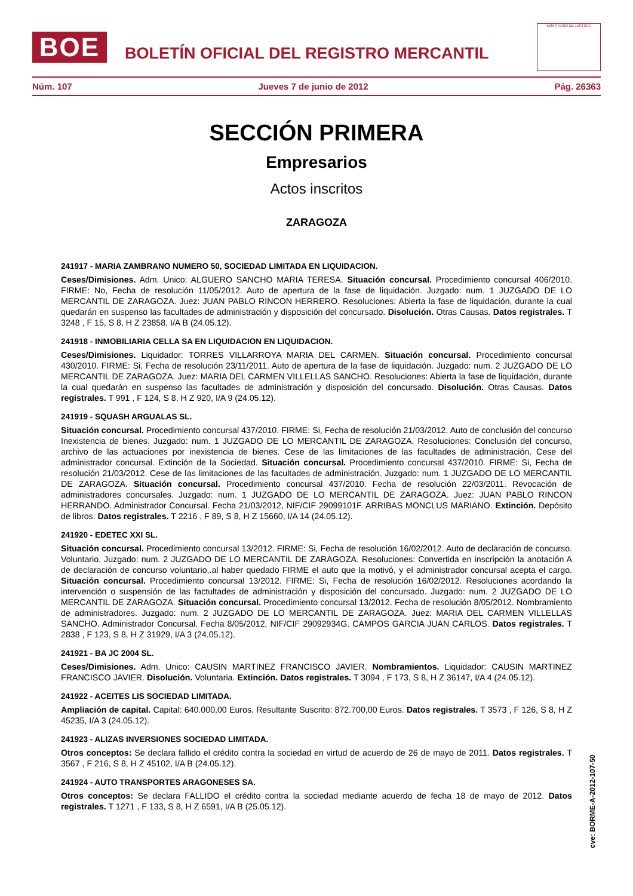BOE
BOLETÍN OFICIAL DEL REGISTRO MERCANTIL
MINISTERIO DE JUSTICIA
Núm. 107 Jueves 7 de junio de 2012 Pág. 26363
SECCIÓN PRIMERA
Empresarios
Actos inscritos
ZARAGOZA
241917 - MARIA ZAMBRANO NUMERO 50, SOCIEDAD LIMITADA EN LIQUIDACION.
Ceses/Dimisiones. Adm. Unico: ALGUERO SANCHO MARIA TERESA. Situación concursal. Procedimiento concursal 406/2010. FIRME: No, Fecha de resolución 11/05/2012. Auto de apertura de la fase de liquidación. Juzgado: num. 1 JUZGADO DE LO MERCANTIL DE ZARAGOZA. Juez: JUAN PABLO RINCON HERRERO. Resoluciones: Abierta la fase de liquidación, durante la cual quedarán en suspenso las facultades de administración y disposición del concursado. Disolución. Otras Causas. Datos registrales. T 3248 , F 15, S 8, H Z 23858, I/A B (24.05.12).
241918 - INMOBILIARIA CELLA SA EN LIQUIDACION EN LIQUIDACION.
Ceses/Dimisiones. Liquidador: TORRES VILLARROYA MARIA DEL CARMEN. Situación concursal. Procedimiento concursal 430/2010. FIRME: Si, Fecha de resolución 23/11/2011. Auto de apertura de la fase de liquidación. Juzgado: num. 2 JUZGADO DE LO MERCANTIL DE ZARAGOZA. Juez: MARIA DEL CARMEN VILLELLAS SANCHO. Resoluciones: Abierta la fase de liquidación, durante la cual quedarán en suspenso las facultades de administración y disposición del concursado. Disolución. Otras Causas. Datos registrales. T 991 , F 124, S 8, H Z 920, I/A 9 (24.05.12).
241919 - SQUASH ARGUALAS SL.
Situación concursal. Procedimiento concursal 437/2010. FIRME: Si, Fecha de resolución 21/03/2012. Auto de conclusión del concurso Inexistencia de bienes. Juzgado: num. 1 JUZGADO DE LO MERCANTIL DE ZARAGOZA. Resoluciones: Conclusión del concurso, archivo de las actuaciones por inexistencia de bienes. Cese de las limitaciones de las facultades de administración. Cese del administrador concursal. Extinción de la Sociedad. Situación concursal. Procedimiento concursal 437/2010. FIRME: Si, Fecha de resolución 21/03/2012. Cese de las limitaciones de las facultades de administración. Juzgado: num. 1 JUZGADO DE LO MERCANTIL DE ZARAGOZA. Situación concursal. Procedimiento concursal 437/2010. Fecha de resolución 22/03/2011. Revocación de administradores concursales. Juzgado: num. 1 JUZGADO DE LO MERCANTIL DE ZARAGOZA. Juez: JUAN PABLO RINCON HERRANDO. Administrador Concursal. Fecha 21/03/2012, NIF/CIF 29099101F. ARRIBAS MONCLUS MARIANO. Extinción. Depósito de libros. Datos registrales. T 2216 , F 89, S 8, H Z 15660, I/A 14 (24.05.12).
241920 - EDETEC XXI SL.
Situación concursal. Procedimiento concursal 13/2012. FIRME: Si, Fecha de resolución 16/02/2012. Auto de declaración de concurso. Voluntario. Juzgado: num. 2 JUZGADO DE LO MERCANTIL DE ZARAGOZA. Resoluciones: Convertida en inscripción la anotación A de declaración de concurso voluntario,.al haber quedado FIRME el auto que la motivó, y el administrador concursal acepta el cargo. Situación concursal. Procedimiento concursal 13/2012. FIRME: Si, Fecha de resolución 16/02/2012. Resoluciones acordando la intervención o suspensión de las factultades de administración y disposición del concursado. Juzgado: num. 2 JUZGADO DE LO MERCANTIL DE ZARAGOZA. Situación concursal. Procedimiento concursal 13/2012. Fecha de resolución 8/05/2012. Nombramiento de administradores. Juzgado: num. 2 JUZGADO DE LO MERCANTIL DE ZARAGOZA. Juez: MARIA DEL CARMEN VILLELLAS SANCHO. Administrador Concursal. Fecha 8/05/2012, NIF/CIF 29092934G. CAMPOS GARCIA JUAN CARLOS. Datos registrales. T 2838 , F 123, S 8, H Z 31929, I/A 3 (24.05.12).
241921 - BA JC 2004 SL.
Ceses/Dimisiones. Adm. Unico: CAUSIN MARTINEZ FRANCISCO JAVIER. Nombramientos. Liquidador: CAUSIN MARTINEZ FRANCISCO JAVIER. Disolución. Voluntaria. Extinción. Datos registrales. T 3094 , F 173, S 8, H Z 36147, I/A 4 (24.05.12).
241922 - ACEITES LIS SOCIEDAD LIMITADA.
Ampliación de capital. Capital: 640.000,00 Euros. Resultante Suscrito: 872.700,00 Euros. Datos registrales. T 3573 , F 126, S 8, H Z 45235, I/A 3 (24.05.12).
241923 - ALIZAS INVERSIONES SOCIEDAD LIMITADA.
Otros conceptos: Se declara fallido el crédito contra la sociedad en virtud de acuerdo de 26 de mayo de 2011. Datos registrales. T 3567 , F 216, S 8, H Z 45102, I/A B (24.05.12).
241924 - AUTO TRANSPORTES ARAGONESES SA.
Otros conceptos: Se declara FALLIDO el crédito contra la sociedad mediante acuerdo de fecha 18 de mayo de 2012. Datos registrales. T 1271 , F 133, S 8, H Z 6591, I/A B (25.05.12).
cve: BORME-A-2012-107-50